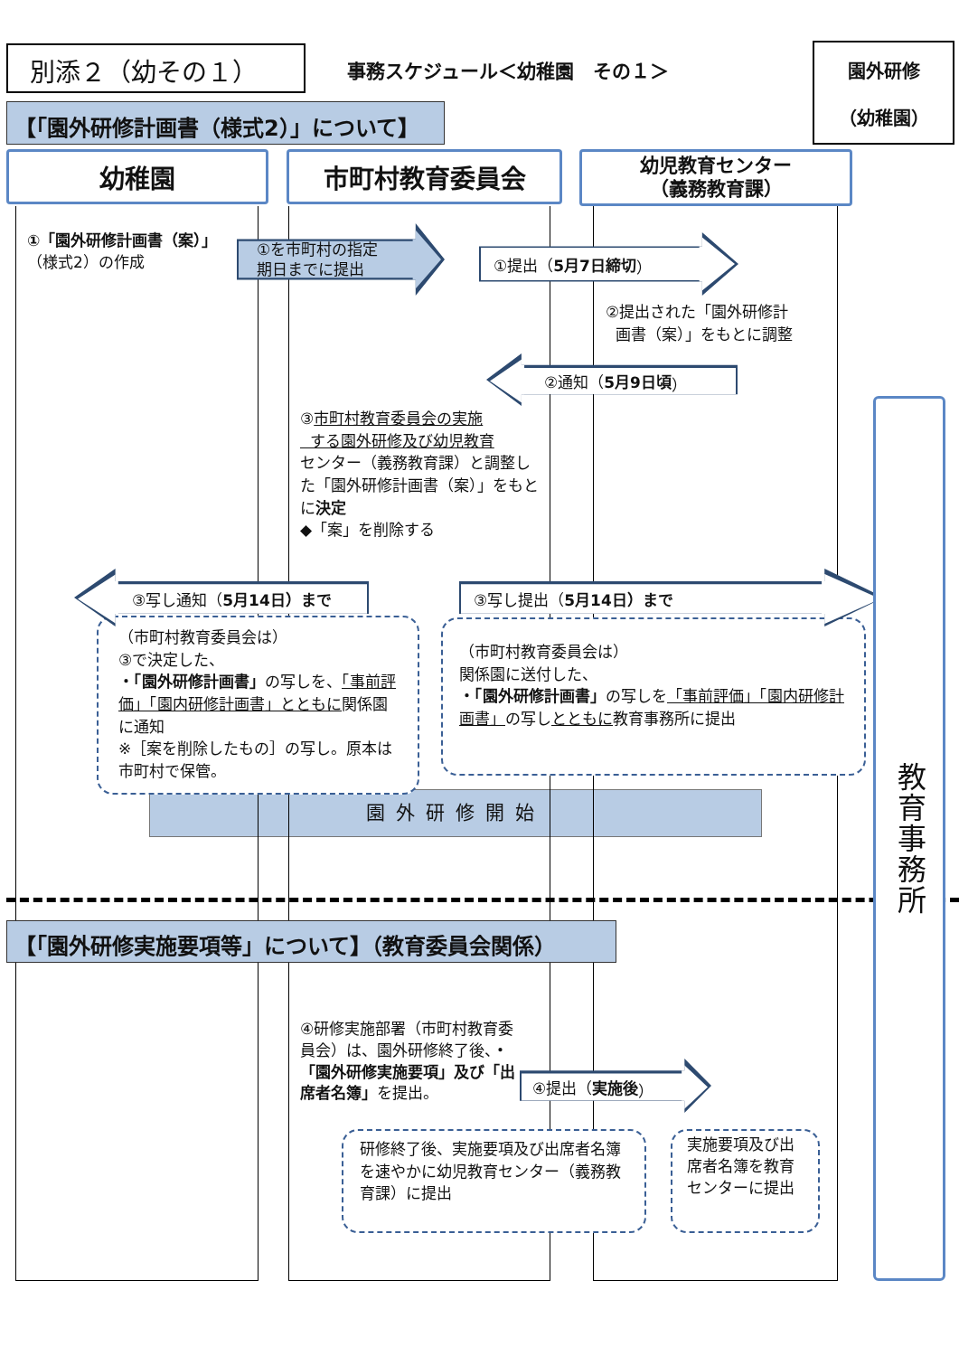別添２（幼その１）
事務スケジュール＜幼稚園　その１＞
園外研修
（幼稚園）
【「園外研修計画書（様式2）」について】
幼稚園 市町村教育委員会
幼児教育センター
（義務教育課）
①「園外研修計画書（案）」
（様式2）の作成
①を市町村の指定
期日までに提出
①提出（ 5月7日締切 ）
②提出された「園外研修計
画書（案）」をもとに調整
②通知（ 5月9日頃 ）
③市町村教育委員会の実施
する園外研修及び幼児教育
センター（義務教育課）と調整した「園外研修計画書（案）」をもとに決定
◆「案」を削除する
③写し通知（ 5月14日）まで
（市町村教育委員会は）
③で決定した、
・「園外研修計画書」の写しを、「事前評価」「園内研修計画書」とともに関係園に通知
※［案を削除したもの］の写し。原本は市町村で保管。
③写し提出（ 5月14日）まで
（市町村教育委員会は）
関係園に送付した、
・「園外研修計画書」の写しを「事前評価」「園内研修計画書」の写しとともに教育事務所に提出
園外研修開始
【「園外研修実施要項等」について】（教育委員会関係）
④研修実施部署（市町村教育委員会）は、園外研修終了後、・「園外研修実施要項」及び「出席者名簿」を提出。
④提出（ 実施後 ）
研修終了後、実施要項及び出席者名簿を速やかに幼児教育センター（義務教育課）に提出
実施要項及び出席者名簿を教育センターに提出
教育事務所